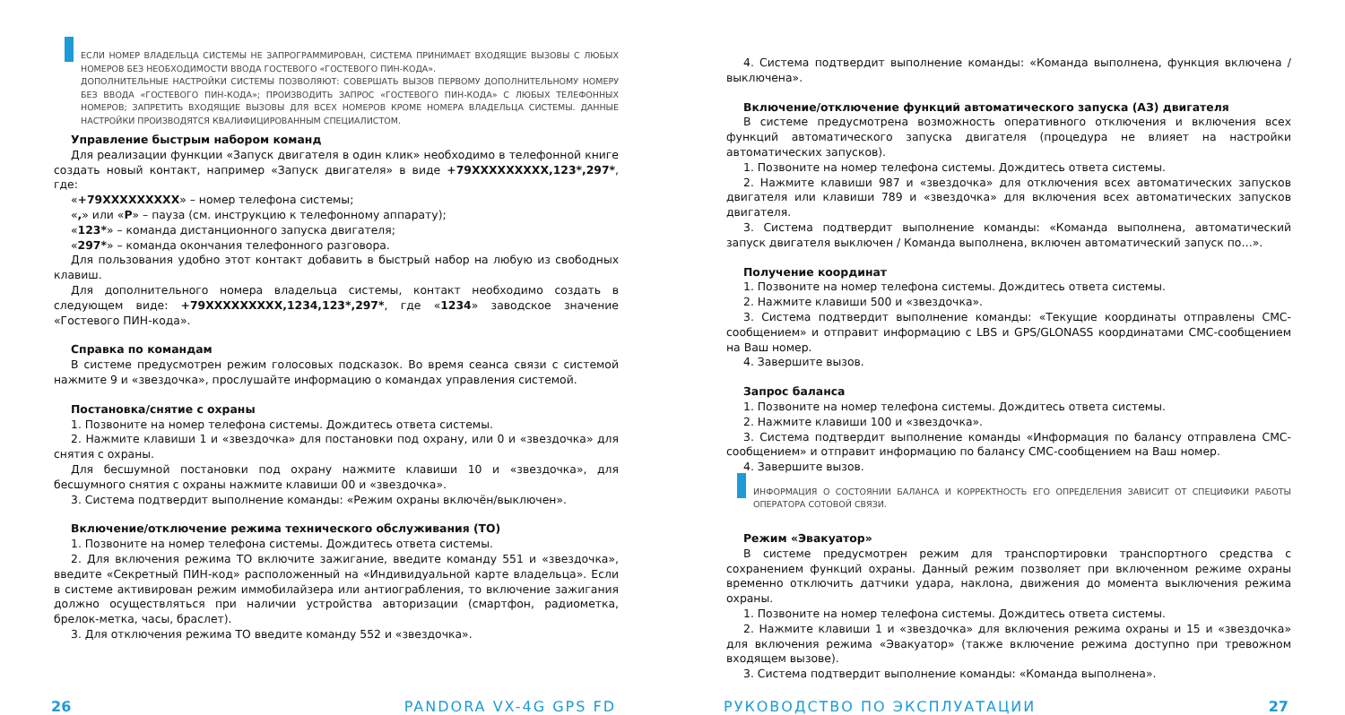ЕСЛИ НОМЕР ВЛАДЕЛЬЦА СИСТЕМЫ НЕ ЗАПРОГРАММИРОВАН, СИСТЕМА ПРИНИМАЕТ ВХОДЯЩИЕ ВЫЗОВЫ С ЛЮБЫХ НОМЕРОВ БЕЗ НЕОБХОДИМОСТИ ВВОДА ГОСТЕВОГО «ГОСТЕВОГО ПИН-КОДА».
ДОПОЛНИТЕЛЬНЫЕ НАСТРОЙКИ СИСТЕМЫ ПОЗВОЛЯЮТ: СОВЕРШАТЬ ВЫЗОВ ПЕРВОМУ ДОПОЛНИТЕЛЬНОМУ НОМЕРУ БЕЗ ВВОДА «ГОСТЕВОГО ПИН-КОДА»; ПРОИЗВОДИТЬ ЗАПРОС «ГОСТЕВОГО ПИН-КОДА» С ЛЮБЫХ ТЕЛЕФОННЫХ НОМЕРОВ; ЗАПРЕТИТЬ ВХОДЯЩИЕ ВЫЗОВЫ ДЛЯ ВСЕХ НОМЕРОВ КРОМЕ НОМЕРА ВЛАДЕЛЬЦА СИСТЕМЫ. ДАННЫЕ НАСТРОЙКИ ПРОИЗВОДЯТСЯ КВАЛИФИЦИРОВАННЫМ СПЕЦИАЛИСТОМ.
Управление быстрым набором команд
Для реализации функции «Запуск двигателя в один клик» необходимо в телефонной книге создать новый контакт, например «Запуск двигателя» в виде +79XXXXXXXXX,123*,297*, где:
«+79XXXXXXXXX» – номер телефона системы;
«,» или «P» – пауза (см. инструкцию к телефонному аппарату);
«123*» – команда дистанционного запуска двигателя;
«297*» – команда окончания телефонного разговора.
Для пользования удобно этот контакт добавить в быстрый набор на любую из свободных клавиш.
Для дополнительного номера владельца системы, контакт необходимо создать в следующем виде: +79XXXXXXXXX,1234,123*,297*, где «1234» заводское значение «Гостевого ПИН-кода».
Справка по командам
В системе предусмотрен режим голосовых подсказок. Во время сеанса связи с системой нажмите 9 и «звездочка», прослушайте информацию о командах управления системой.
Постановка/снятие с охраны
1. Позвоните на номер телефона системы. Дождитесь ответа системы.
2. Нажмите клавиши 1 и «звездочка» для постановки под охрану, или 0 и «звездочка» для снятия с охраны.
Для бесшумной постановки под охрану нажмите клавиши 10 и «звездочка», для бесшумного снятия с охраны нажмите клавиши 00 и «звездочка».
3. Система подтвердит выполнение команды: «Режим охраны включён/выключен».
Включение/отключение режима технического обслуживания (ТО)
1. Позвоните на номер телефона системы. Дождитесь ответа системы.
2. Для включения режима ТО включите зажигание, введите команду 551 и «звездочка», введите «Секретный ПИН-код» расположенный на «Индивидуальной карте владельца». Если в системе активирован режим иммобилайзера или антиограбления, то включение зажигания должно осуществляться при наличии устройства авторизации (смартфон, радиометка, брелок-метка, часы, браслет).
3. Для отключения режима ТО введите команду 552 и «звездочка».
4. Система подтвердит выполнение команды: «Команда выполнена, функция включена / выключена».
Включение/отключение функций автоматического запуска (АЗ) двигателя
В системе предусмотрена возможность оперативного отключения и включения всех функций автоматического запуска двигателя (процедура не влияет на настройки автоматических запусков).
1. Позвоните на номер телефона системы. Дождитесь ответа системы.
2. Нажмите клавиши 987 и «звездочка» для отключения всех автоматических запусков двигателя или клавиши 789 и «звездочка» для включения всех автоматических запусков двигателя.
3. Система подтвердит выполнение команды: «Команда выполнена, автоматический запуск двигателя выключен / Команда выполнена, включен автоматический запуск по…».
Получение координат
1. Позвоните на номер телефона системы. Дождитесь ответа системы.
2. Нажмите клавиши 500 и «звездочка».
3. Система подтвердит выполнение команды: «Текущие координаты отправлены СМС-сообщением» и отправит информацию с LBS и GPS/GLONASS координатами СМС-сообщением на Ваш номер.
4. Завершите вызов.
Запрос баланса
1. Позвоните на номер телефона системы. Дождитесь ответа системы.
2. Нажмите клавиши 100 и «звездочка».
3. Система подтвердит выполнение команды «Информация по балансу отправлена СМС-сообщением» и отправит информацию по балансу СМС-сообщением на Ваш номер.
4. Завершите вызов.
ИНФОРМАЦИЯ О СОСТОЯНИИ БАЛАНСА И КОРРЕКТНОСТЬ ЕГО ОПРЕДЕЛЕНИЯ ЗАВИСИТ ОТ СПЕЦИФИКИ РАБОТЫ ОПЕРАТОРА СОТОВОЙ СВЯЗИ.
Режим «Эвакуатор»
В системе предусмотрен режим для транспортировки транспортного средства с сохранением функций охраны. Данный режим позволяет при включенном режиме охраны временно отключить датчики удара, наклона, движения до момента выключения режима охраны.
1. Позвоните на номер телефона системы. Дождитесь ответа системы.
2. Нажмите клавиши 1 и «звездочка» для включения режима охраны и 15 и «звездочка» для включения режима «Эвакуатор» (также включение режима доступно при тревожном входящем вызове).
3. Система подтвердит выполнение команды: «Команда выполнена».
26 PANDORA VX-4G GPS FD РУКОВОДСТВО ПО ЭКСПЛУАТАЦИИ 27